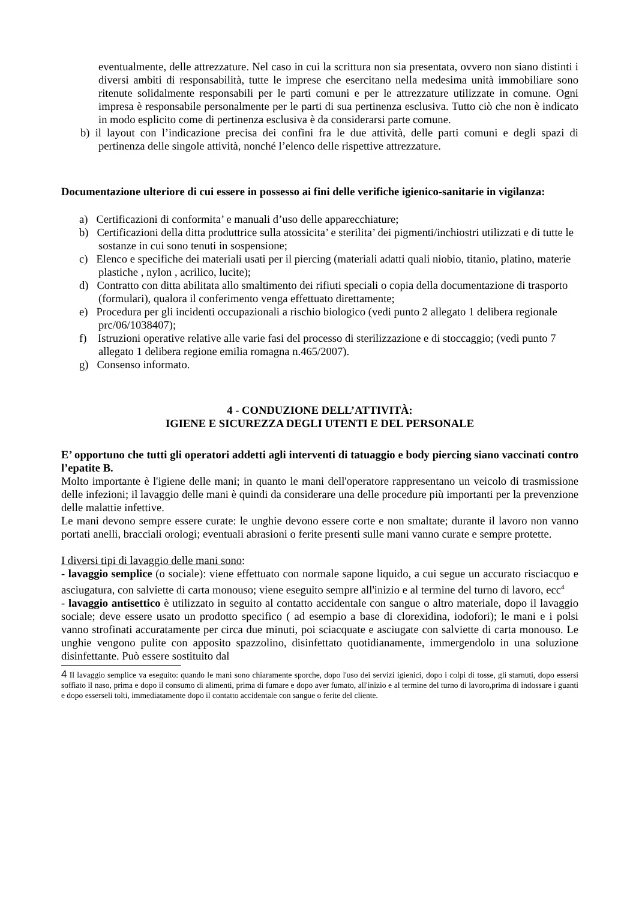eventualmente, delle attrezzature. Nel caso in cui la scrittura non sia presentata, ovvero non siano distinti i diversi ambiti di responsabilità, tutte le imprese che esercitano nella medesima unità immobiliare sono ritenute solidalmente responsabili per le parti comuni e per le attrezzature utilizzate in comune. Ogni impresa è responsabile personalmente per le parti di sua pertinenza esclusiva. Tutto ciò che non è indicato in modo esplicito come di pertinenza esclusiva è da considerarsi parte comune.
b) il layout con l’indicazione precisa dei confini fra le due attività, delle parti comuni e degli spazi di pertinenza delle singole attività, nonché l’elenco delle rispettive attrezzature.
Documentazione ulteriore di cui essere in possesso ai fini delle verifiche igienico-sanitarie in vigilanza:
a) Certificazioni di conformita’ e manuali d’uso delle apparecchiature;
b) Certificazioni della ditta produttrice sulla atossicita’ e sterilita’ dei pigmenti/inchiostri utilizzati e di tutte le sostanze in cui sono tenuti in sospensione;
c) Elenco e specifiche dei materiali usati per il piercing (materiali adatti quali niobio, titanio, platino, materie plastiche , nylon , acrilico, lucite);
d) Contratto con ditta abilitata allo smaltimento dei rifiuti speciali o copia della documentazione di trasporto (formulari), qualora il conferimento venga effettuato direttamente;
e) Procedura per gli incidenti occupazionali a rischio biologico (vedi punto 2 allegato 1 delibera regionale prc/06/1038407);
f) Istruzioni operative relative alle varie fasi del processo di sterilizzazione e di stoccaggio; (vedi punto 7 allegato 1 delibera regione emilia romagna n.465/2007).
g) Consenso informato.
4 - CONDUZIONE DELL’ATTIVITÀ:
IGIENE E SICUREZZA DEGLI UTENTI E DEL PERSONALE
E’ opportuno che tutti gli operatori addetti agli interventi di tatuaggio e body piercing siano vaccinati contro l’epatite B.
Molto importante è l'igiene delle mani; in quanto le mani dell'operatore rappresentano un veicolo di trasmissione delle infezioni; il lavaggio delle mani è quindi da considerare una delle procedure più importanti per la prevenzione delle malattie infettive.
Le mani devono sempre essere curate: le unghie devono essere corte e non smaltate; durante il lavoro non vanno portati anelli, bracciali orologi; eventuali abrasioni o ferite presenti sulle mani vanno curate e sempre protette.
I diversi tipi di lavaggio delle mani sono:
- lavaggio semplice (o sociale): viene effettuato con normale sapone liquido, a cui segue un accurato risciacquo e asciugatura, con salviette di carta monouso; viene eseguito sempre all'inizio e al termine del turno di lavoro, ecc<sup>4</sup>
- lavaggio antisettico è utilizzato in seguito al contatto accidentale con sangue o altro materiale, dopo il lavaggio sociale; deve essere usato un prodotto specifico ( ad esempio a base di clorexidina, iodofori); le mani e i polsi vanno strofinati accuratamente per circa due minuti, poi sciacquate e asciugate con salviette di carta monouso. Le unghie vengono pulite con apposito spazzolino, disinfettato quotidianamente, immergendolo in una soluzione disinfettante. Può essere sostituito dal
4 Il lavaggio semplice va eseguito: quando le mani sono chiaramente sporche, dopo l'uso dei servizi igienici, dopo i colpi di tosse, gli starnuti, dopo essersi soffiato il naso, prima e dopo il consumo di alimenti, prima di fumare e dopo aver fumato, all'inizio e al termine del turno di lavoro,prima di indossare i guanti e dopo esserseli tolti, immediatamente dopo il contatto accidentale con sangue o ferite del cliente.